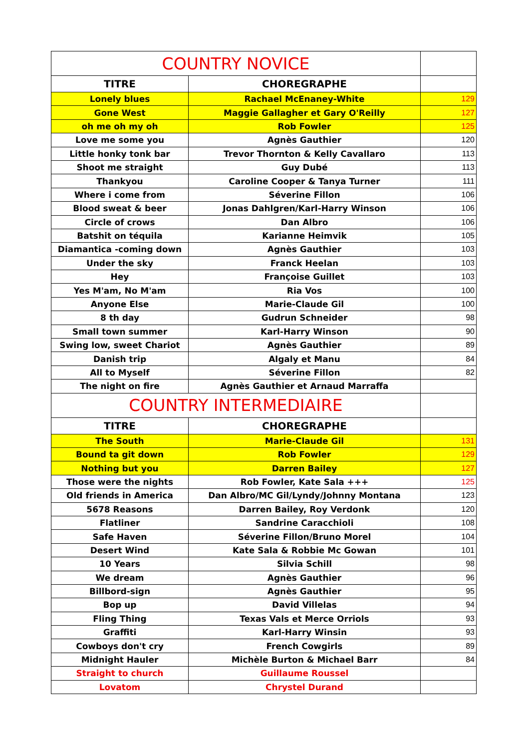| COUNTRY NOVICE | | |
| TITRE | CHOREGRAPHE | |
| Lonely blues | Rachael McEnaney-White | 129 |
| Gone West | Maggie Gallagher et Gary O'Reilly | 127 |
| oh me oh my oh | Rob Fowler | 125 |
| Love me some you | Agnès Gauthier | 120 |
| Little honky tonk bar | Trevor Thornton & Kelly Cavallaro | 113 |
| Shoot me straight | Guy Dubé | 113 |
| Thankyou | Caroline Cooper & Tanya Turner | 111 |
| Where i come from | Séverine Fillon | 106 |
| Blood sweat & beer | Jonas Dahlgren/Karl-Harry Winson | 106 |
| Circle of crows | Dan Albro | 106 |
| Batshit on téquila | Karianne Heimvik | 105 |
| Diamantica -coming down | Agnès Gauthier | 103 |
| Under the sky | Franck Heelan | 103 |
| Hey | Françoise Guillet | 103 |
| Yes M'am, No M'am | Ria Vos | 100 |
| Anyone Else | Marie-Claude Gil | 100 |
| 8 th day | Gudrun Schneider | 98 |
| Small town summer | Karl-Harry Winson | 90 |
| Swing low, sweet Chariot | Agnès Gauthier | 89 |
| Danish trip | Algaly et Manu | 84 |
| All to Myself | Séverine Fillon | 82 |
| The night on fire | Agnès Gauthier et Arnaud Marraffa | |
| COUNTRY INTERMEDIAIRE | | |
| TITRE | CHOREGRAPHE | |
| The South | Marie-Claude Gil | 131 |
| Bound ta git down | Rob Fowler | 129 |
| Nothing but you | Darren Bailey | 127 |
| Those were the nights | Rob Fowler, Kate Sala +++ | 125 |
| Old friends in America | Dan Albro/MC Gil/Lyndy/Johnny Montana | 123 |
| 5678 Reasons | Darren Bailey, Roy Verdonk | 120 |
| Flatliner | Sandrine Caracchioli | 108 |
| Safe Haven | Séverine Fillon/Bruno Morel | 104 |
| Desert Wind | Kate Sala & Robbie Mc Gowan | 101 |
| 10 Years | Silvia Schill | 98 |
| We dream | Agnès Gauthier | 96 |
| Billbord-sign | Agnès Gauthier | 95 |
| Bop up | David Villelas | 94 |
| Fling Thing | Texas Vals et Merce Orriols | 93 |
| Graffiti | Karl-Harry Winsin | 93 |
| Cowboys don't cry | French Cowgirls | 89 |
| Midnight Hauler | Michèle Burton & Michael Barr | 84 |
| Straight to church | Guillaume Roussel | |
| Lovatom | Chrystel Durand | |